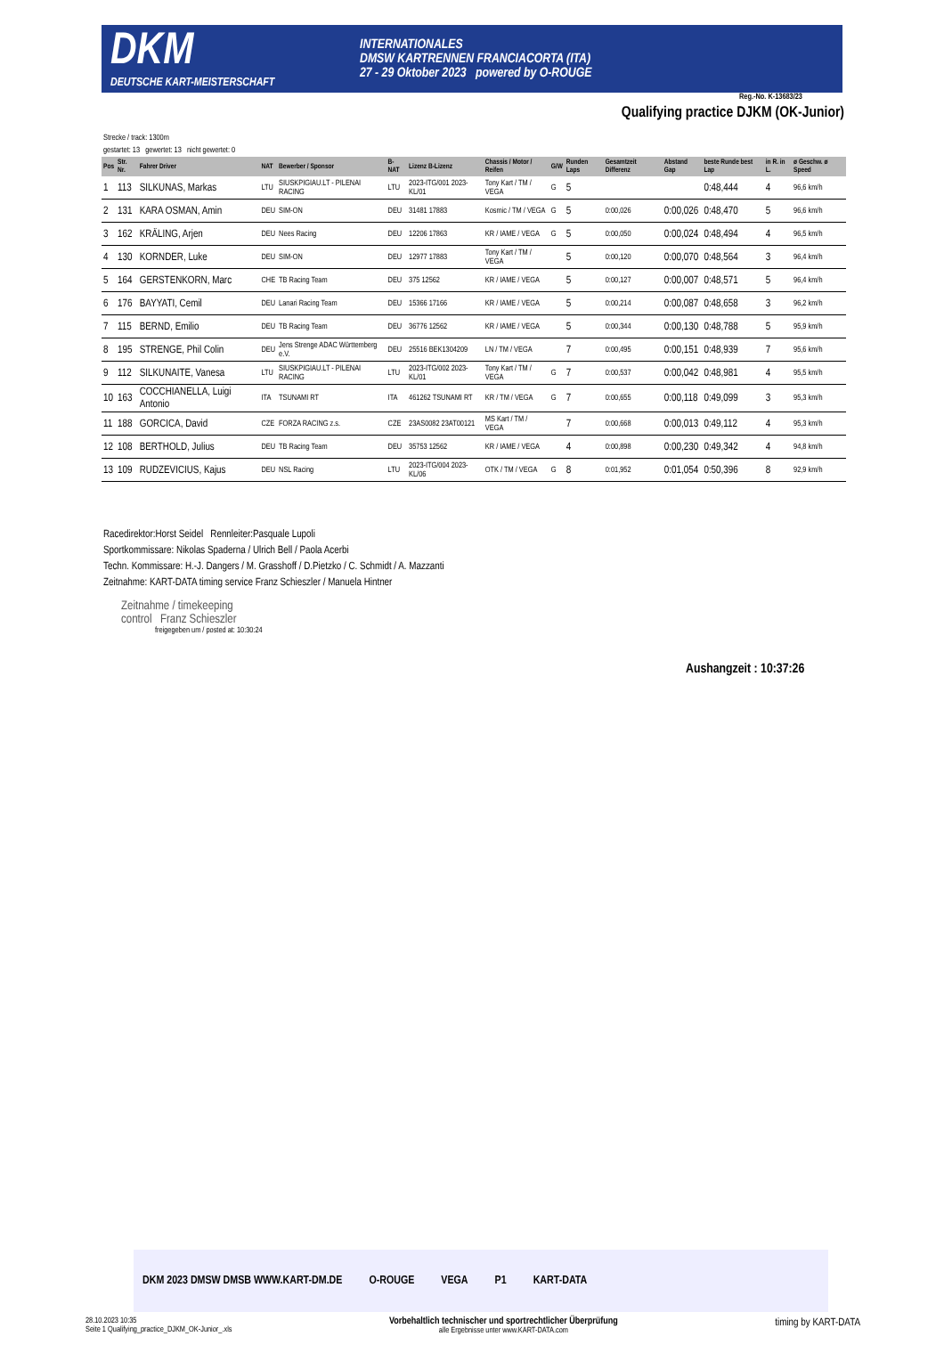DKM
DEUTSCHE KART-MEISTERSCHAFT
INTERNATIONALES
DMSW KARTRENNEN FRANCIACORTA (ITA)
27 - 29 Oktober 2023 powered by O-ROUGE
Reg.-No. K-13683/23
Qualifying practice DJKM (OK-Junior)
Strecke / track: 1300m
gestartet: 13 gewertet: 13 nicht gewertet: 0
| Pos | Str. Nr. | Fahrer Driver | NAT | Bewerber / Sponsor | B-NAT | Lizenz B-Lizenz | Chassis / Motor / Reifen | G/W | Runden Laps | Gesamtzeit Differenz | Abstand Gap | beste Runde best Lap | in R. in L. | ø Geschw. ø Speed |
| --- | --- | --- | --- | --- | --- | --- | --- | --- | --- | --- | --- | --- | --- | --- |
| 1 | 113 | SILKUNAS, Markas | LTU | SIUSKPIGIAU.LT - PILENAI RACING | LTU | 2023-ITG/001 2023-KL/01 | Tony Kart / TM / VEGA | G | 5 | | | 0:48,444 | 4 | 96,6 km/h |
| 2 | 131 | KARA OSMAN, Amin | DEU | SIM-ON | DEU | 31481 17883 | Kosmic / TM / VEGA | G | 5 | 0:00,026 | 0:00,026 | 0:48,470 | 5 | 96,6 km/h |
| 3 | 162 | KRÄLING, Arjen | DEU | Nees Racing | DEU | 12206 17863 | KR / IAME / VEGA | G | 5 | 0:00,050 | 0:00,024 | 0:48,494 | 4 | 96,5 km/h |
| 4 | 130 | KORNDER, Luke | DEU | SIM-ON | DEU | 12977 17883 | Tony Kart / TM / VEGA | | 5 | 0:00,120 | 0:00,070 | 0:48,564 | 3 | 96,4 km/h |
| 5 | 164 | GERSTENKORN, Marc | CHE | TB Racing Team | DEU | 375 12562 | KR / IAME / VEGA | | 5 | 0:00,127 | 0:00,007 | 0:48,571 | 5 | 96,4 km/h |
| 6 | 176 | BAYYATI, Cemil | DEU | Lanari Racing Team | DEU | 15366 17166 | KR / IAME / VEGA | | 5 | 0:00,214 | 0:00,087 | 0:48,658 | 3 | 96,2 km/h |
| 7 | 115 | BERND, Emilio | DEU | TB Racing Team | DEU | 36776 12562 | KR / IAME / VEGA | | 5 | 0:00,344 | 0:00,130 | 0:48,788 | 5 | 95,9 km/h |
| 8 | 195 | STRENGE, Phil Colin | DEU | Jens Strenge ADAC Württemberg e.V. | DEU | 25516 BEK1304209 | LN / TM / VEGA | | 7 | 0:00,495 | 0:00,151 | 0:48,939 | 7 | 95,6 km/h |
| 9 | 112 | SILKUNAITE, Vanesa | LTU | SIUSKPIGIAU.LT - PILENAI RACING | LTU | 2023-ITG/002 2023-KL/01 | Tony Kart / TM / VEGA | G | 7 | 0:00,537 | 0:00,042 | 0:48,981 | 4 | 95,5 km/h |
| 10 | 163 | COCCHIANELLA, Luigi Antonio | ITA | TSUNAMI RT | ITA | 461262 TSUNAMI RT | KR / TM / VEGA | G | 7 | 0:00,655 | 0:00,118 | 0:49,099 | 3 | 95,3 km/h |
| 11 | 188 | GORCICA, David | CZE | FORZA RACING z.s. | CZE | 23AS0082 23AT00121 | MS Kart / TM / VEGA | | 7 | 0:00,668 | 0:00,013 | 0:49,112 | 4 | 95,3 km/h |
| 12 | 108 | BERTHOLD, Julius | DEU | TB Racing Team | DEU | 35753 12562 | KR / IAME / VEGA | | 4 | 0:00,898 | 0:00,230 | 0:49,342 | 4 | 94,8 km/h |
| 13 | 109 | RUDZEVICIUS, Kajus | DEU | NSL Racing | LTU | 2023-ITG/004 2023-KL/06 | OTK / TM / VEGA | G | 8 | 0:01,952 | 0:01,054 | 0:50,396 | 8 | 92,9 km/h |
Racedirektor:Horst Seidel Rennleiter:Pasquale Lupoli
Sportkommissare: Nikolas Spaderna / Ulrich Bell / Paola Acerbi
Techn. Kommissare: H.-J. Dangers / M. Grasshoff / D.Pietzko / C. Schmidt / A. Mazzanti
Zeitnahme: KART-DATA timing service Franz Schieszler / Manuela Hintner
Zeitnahme / timekeeping
control Franz Schieszler
freigegeben um / posted at: 10:30:24
Aushangzeit : 10:37:26
DKM 2023 DMSW DMSB WWW.KART-DM.DE O-ROUGE VEGA P1 KART-DATA
28.10.2023 10:35
Seite 1 Qualifying_practice_DJKM_OK-Junior_.xls
Vorbehaltlich technischer und sportrechtlicher Überprüfung
alle Ergebnisse unter www.KART-DATA.com
timing by KART-DATA